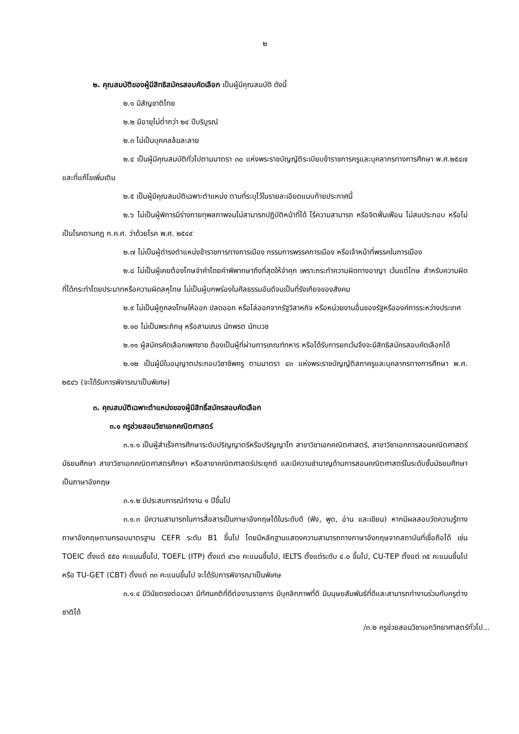๒
๒. คุณสมบัติของผู้มีสิทธิสมัครสอบคัดเลือก เป็นผู้มีคุณสมบัติ ดังนี้
๒.๑ มีสัญชาติไทย
๒.๒ มีอายุไม่ต่ำกว่า ๒๔ ปีบริบูรณ์
๒.๓ ไม่เป็นบุคคลล้มละลาย
๒.๔ เป็นผู้มีคุณสมบัติทั่วไปตามมาตรา ๓๐ แห่งพระราชบัญญัติระเบียบข้าราชการครูและบุคลากรทางการศึกษา พ.ศ.๒๕๔๗ และที่แก้ไขเพิ่มเติม
๒.๕ เป็นผู้มีคุณสมบัติเฉพาะตำแหน่ง ตามที่ระบุไว้ในรายละเอียดแนบท้ายประกาศนี้
๒.๖ ไม่เป็นผู้พิการมีร่างกายทุพลภาพจนไม่สามารถปฏิบัติหน้าที่ได้ ไร้ความสามารถ หรือจิตฟั่นเฟือน ไม่สมประกอบ หรือไม่เป็นโรคตามกฎ ก.ค.ศ. ว่าด้วยโรค พ.ศ. ๒๕๔๙
๒.๗ ไม่เป็นผู้ดำรงตำแหน่งข้าราชการทางการเมือง กรรมการพรรคการเมือง หรือเจ้าหน้าที่พรรคในการเมือง
๒.๘ ไม่เป็นผู้เคยต้องโทษจำคำโดยคำพิพากษาถึงที่สุดให้จำคุก เพราะกระทำความผิดทางอาญา เว้นแต่โทษ สำหรับความผิดที่ได้กระทำโดยประมาทหรือความผิดลหุโทษ ไม่เป็นผู้บกพร่องในศีลธรรมอันดีจนเป็นที่รังเกียจของสังคม
๒.๙ ไม่เป็นผู้ถูกลงโทษให้ออก ปลดออก หรือไล่ออกจากรัฐวิสาหกิจ หรือหน่วยงานอื่นของรัฐหรือองค์การระหว่างประเทศ
๒.๑๐ ไม่เป็นพระภิกษุ หรือสามเณร นักพรต นักบวช
๒.๑๑ ผู้สมัครคัดเลือกเพศชาย ต้องเป็นผู้ที่ผ่านการเกณฑ์ทหาร หรือได้รับการยกเว้นจึงจะมีสิทธิสมัครสอบคัดเลือกได้
๒.๑๒ เป็นผู้มีใบอนุญาตประกอบวิชาชีพครู ตามมาตรา ๔๓ แห่งพระราชบัญญัติสภาครูและบุคลากรทางการศึกษา พ.ศ. ๒๕๔๖ (จะได้รับการพิจารณาเป็นพิเศษ)
๓. คุณสมบัติเฉพาะตำแหน่งของผู้มีสิทธิ์สมัครสอบคัดเลือก
๓.๑ ครูช่วยสอนวิชาเอกคณิตศาสตร์
๓.๑.๑ เป็นผู้สำเร็จการศึกษาระดับปริญญาตรีหรือปริญญาโท สาขาวิชาเอกคณิตศาสตร์, สาขาวิชาเอกการสอนคณิตศาสตร์มัธยมศึกษา สาขาวิชาเอกคณิตศาสตรศึกษา หรือสาขาคณิตศาสตร์ประยุกต์ และมีความชำนาญด้านการสอนคณิตศาสตร์ในระดับชั้นมัธยมศึกษาเป็นภาษาอังกฤษ
๓.๑.๒ มีประสบการณ์ทำงาน ๑ ปีขึ้นไป
๓.๑.๓ มีความสามารถในการสื่อสารเป็นภาษาอังกฤษได้ในระดับดี (ฟัง, พูด, อ่าน และเขียน) หากมีผลสอบวัดความรู้ทางภาษาอังกฤษตามกรอบมาตรฐาน CEFR ระดับ B1 ขึ้นไป โดยมีหลักฐานแสดงความสามารถทางภาษาอังกฤษจากสถาบันที่เชื่อถือได้ เช่น TOEIC ตั้งแต่ ๕๕๐ คะแนนขึ้นไป, TOEFL (ITP) ตั้งแต่ ๔๖๐ คะแนนขึ้นไป, IELTS ตั้งแต่ระดับ ๔.๐ ขึ้นไป, CU-TEP ตั้งแต่ ๓๕ คะแนนขึ้นไปหรือ TU-GET (CBT) ตั้งแต่ ๓๓ คะแนนขึ้นไป จะได้รับการพิจารณาเป็นพิเศษ
๓.๑.๔ มีวินัยตรงต่อเวลา มีทัศนคติที่ดีต่องานราชการ มีบุคลิกภาพที่ดี มีมนุษยสัมพันธ์ที่ดีและสามารถทำงานร่วมกับครูต่างชาติได้
/๓.๒ ครูช่วยสอนวิชาเอกวิทยาศาสตร์ทั่วไป...